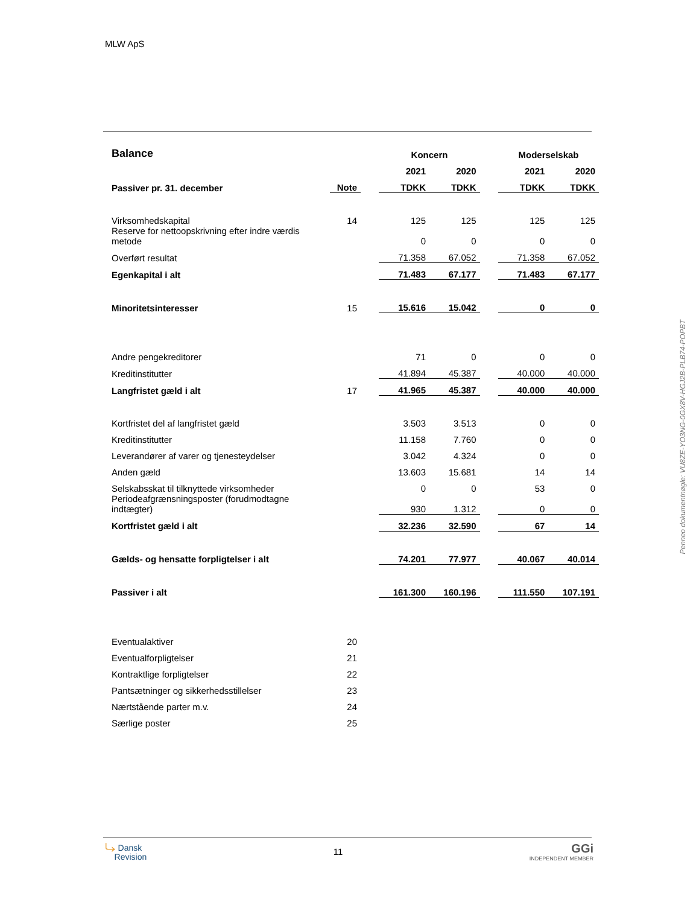MLW ApS
| Balance | | | Koncern | | | Moderselskab | |
| --- | --- | --- | --- | --- | --- | --- | --- |
| | | | 2021 | 2020 | | 2021 | 2020 |
| Passiver pr. 31. december | Note | | TDKK | TDKK | | TDKK | TDKK |
| Virksomhedskapital | 14 | | 125 | 125 | | 125 | 125 |
| Reserve for nettoopskrivning efter indre værdis metode | | | 0 | 0 | | 0 | 0 |
| Overført resultat | | | 71.358 | 67.052 | | 71.358 | 67.052 |
| Egenkapital i alt | | | 71.483 | 67.177 | | 71.483 | 67.177 |
| Minoritetsinteresser | 15 | | 15.616 | 15.042 | | 0 | 0 |
| Andre pengekreditorer | | | 71 | 0 | | 0 | 0 |
| Kreditinstitutter | | | 41.894 | 45.387 | | 40.000 | 40.000 |
| Langfristet gæld i alt | 17 | | 41.965 | 45.387 | | 40.000 | 40.000 |
| Kortfristet del af langfristet gæld | | | 3.503 | 3.513 | | 0 | 0 |
| Kreditinstitutter | | | 11.158 | 7.760 | | 0 | 0 |
| Leverandører af varer og tjenesteydelser | | | 3.042 | 4.324 | | 0 | 0 |
| Anden gæld | | | 13.603 | 15.681 | | 14 | 14 |
| Selskabsskat til tilknyttede virksomheder | | | 0 | 0 | | 53 | 0 |
| Periodeafgrænsningsposter (forudmodtagne indtægter) | | | 930 | 1.312 | | 0 | 0 |
| Kortfristet gæld i alt | | | 32.236 | 32.590 | | 67 | 14 |
| Gælds- og hensatte forpligtelser i alt | | | 74.201 | 77.977 | | 40.067 | 40.014 |
| Passiver i alt | | | 161.300 | 160.196 | | 111.550 | 107.191 |
| Eventualaktiver | 20 | | | | | | |
| Eventualforpligtelser | 21 | | | | | | |
| Kontraktlige forpligtelser | 22 | | | | | | |
| Pantsætninger og sikkerhedsstillelser | 23 | | | | | | |
| Nærtstående parter m.v. | 24 | | | | | | |
| Særlige poster | 25 | | | | | | |
Penneo dokumentnøgle: VU8ZE-YO3NG-0GX8V-HGJ2B-PLB74-POPBT
⤷ Dansk
Revision
11
GGi
INDEPENDENT MEMBER